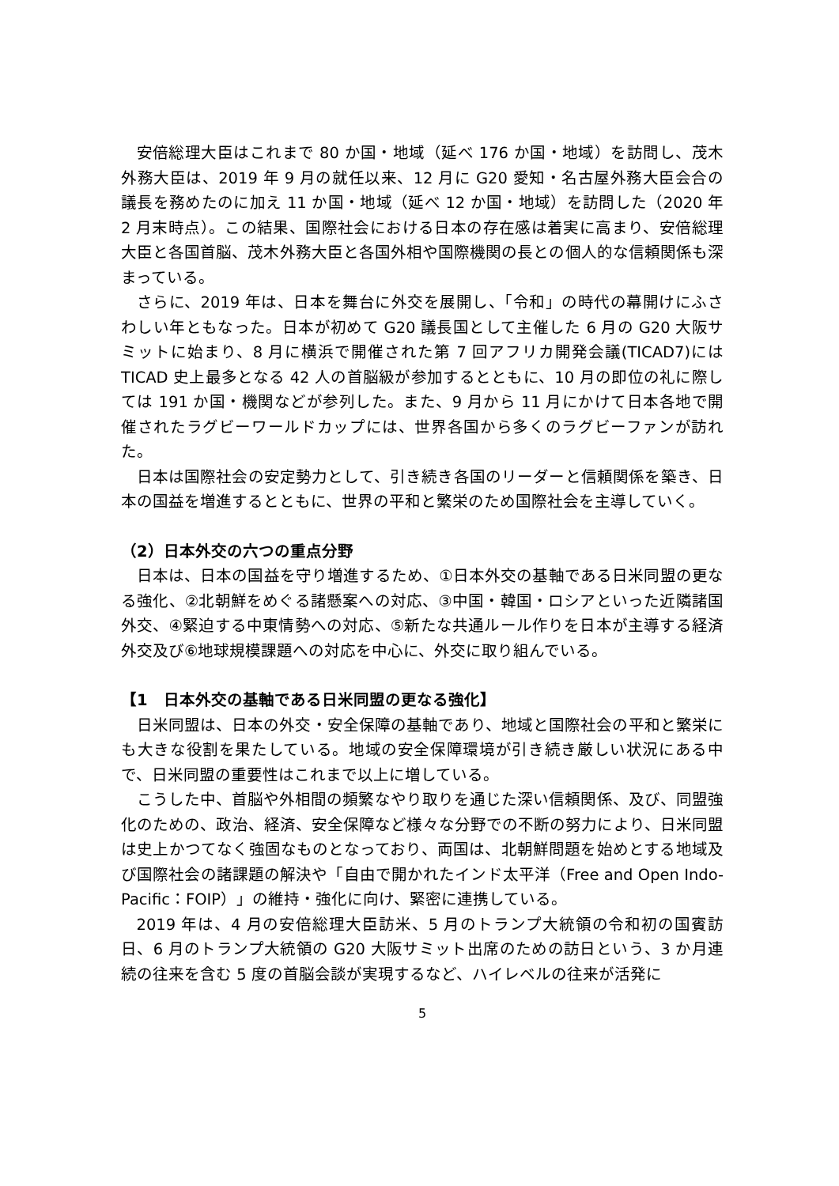安倍総理大臣はこれまで 80 か国・地域（延べ 176 か国・地域）を訪問し、茂木外務大臣は、2019 年 9 月の就任以来、12 月に G20 愛知・名古屋外務大臣会合の議長を務めたのに加え 11 か国・地域（延べ 12 か国・地域）を訪問した（2020 年 2 月末時点）。この結果、国際社会における日本の存在感は着実に高まり、安倍総理大臣と各国首脳、茂木外務大臣と各国外相や国際機関の長との個人的な信頼関係も深まっている。
さらに、2019 年は、日本を舞台に外交を展開し、「令和」の時代の幕開けにふさわしい年ともなった。日本が初めて G20 議長国として主催した 6 月の G20 大阪サミットに始まり、8 月に横浜で開催された第 7 回アフリカ開発会議(TICAD7)には TICAD 史上最多となる 42 人の首脳級が参加するとともに、10 月の即位の礼に際しては 191 か国・機関などが参列した。また、9 月から 11 月にかけて日本各地で開催されたラグビーワールドカップには、世界各国から多くのラグビーファンが訪れた。
日本は国際社会の安定勢力として、引き続き各国のリーダーと信頼関係を築き、日本の国益を増進するとともに、世界の平和と繁栄のため国際社会を主導していく。
（2）日本外交の六つの重点分野
日本は、日本の国益を守り増進するため、①日本外交の基軸である日米同盟の更なる強化、②北朝鮮をめぐる諸懸案への対応、③中国・韓国・ロシアといった近隣諸国外交、④緊迫する中東情勢への対応、⑤新たな共通ルール作りを日本が主導する経済外交及び⑥地球規模課題への対応を中心に、外交に取り組んでいる。
【1　日本外交の基軸である日米同盟の更なる強化】
日米同盟は、日本の外交・安全保障の基軸であり、地域と国際社会の平和と繁栄にも大きな役割を果たしている。地域の安全保障環境が引き続き厳しい状況にある中で、日米同盟の重要性はこれまで以上に増している。
こうした中、首脳や外相間の頻繁なやり取りを通じた深い信頼関係、及び、同盟強化のための、政治、経済、安全保障など様々な分野での不断の努力により、日米同盟は史上かつてなく強固なものとなっており、両国は、北朝鮮問題を始めとする地域及び国際社会の諸課題の解決や「自由で開かれたインド太平洋（Free and Open Indo-Pacific：FOIP）」の維持・強化に向け、緊密に連携している。
2019 年は、4 月の安倍総理大臣訪米、5 月のトランプ大統領の令和初の国賓訪日、6 月のトランプ大統領の G20 大阪サミット出席のための訪日という、3 か月連続の往来を含む 5 度の首脳会談が実現するなど、ハイレベルの往来が活発に
5